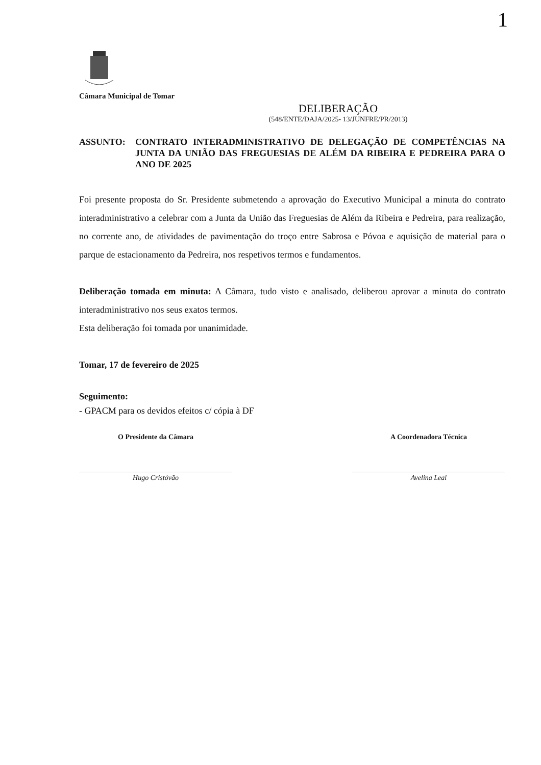1
Câmara Municipal de Tomar
DELIBERAÇÃO
(548/ENTE/DAJA/2025- 13/JUNFRE/PR/2013)
ASSUNTO: CONTRATO INTERADMINISTRATIVO DE DELEGAÇÃO DE COMPETÊNCIAS NA JUNTA DA UNIÃO DAS FREGUESIAS DE ALÉM DA RIBEIRA E PEDREIRA PARA O ANO DE 2025
Foi presente proposta do Sr. Presidente submetendo a aprovação do Executivo Municipal a minuta do contrato interadministrativo a celebrar com a Junta da União das Freguesias de Além da Ribeira e Pedreira, para realização, no corrente ano, de atividades de pavimentação do troço entre Sabrosa e Póvoa e aquisição de material para o parque de estacionamento da Pedreira, nos respetivos termos e fundamentos.
Deliberação tomada em minuta: A Câmara, tudo visto e analisado, deliberou aprovar a minuta do contrato interadministrativo nos seus exatos termos.
Esta deliberação foi tomada por unanimidade.
Tomar, 17 de fevereiro de 2025
Seguimento:
- GPACM para os devidos efeitos c/ cópia à DF
O Presidente da Câmara
Hugo Cristóvão
A Coordenadora Técnica
Avelina Leal